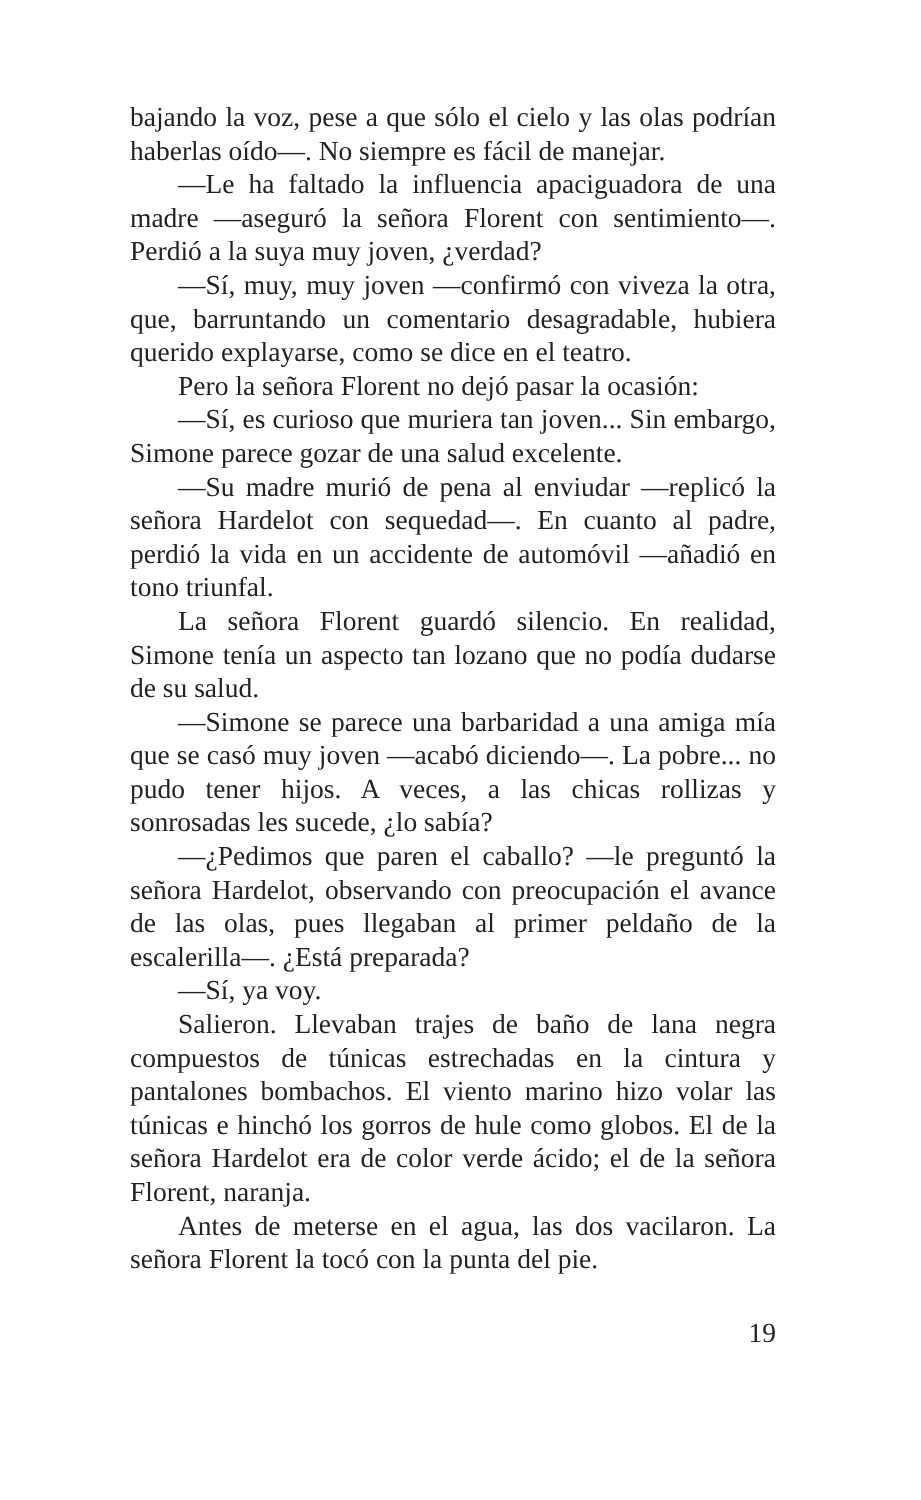bajando la voz, pese a que sólo el cielo y las olas podrían haberlas oído—. No siempre es fácil de manejar.
—Le ha faltado la influencia apaciguadora de una madre —aseguró la señora Florent con sentimiento—. Perdió a la suya muy joven, ¿verdad?
—Sí, muy, muy joven —confirmó con viveza la otra, que, barruntando un comentario desagradable, hubiera querido explayarse, como se dice en el teatro.
Pero la señora Florent no dejó pasar la ocasión:
—Sí, es curioso que muriera tan joven... Sin embargo, Simone parece gozar de una salud excelente.
—Su madre murió de pena al enviudar —replicó la señora Hardelot con sequedad—. En cuanto al padre, perdió la vida en un accidente de automóvil —añadió en tono triunfal.
La señora Florent guardó silencio. En realidad, Simone tenía un aspecto tan lozano que no podía dudarse de su salud.
—Simone se parece una barbaridad a una amiga mía que se casó muy joven —acabó diciendo—. La pobre... no pudo tener hijos. A veces, a las chicas rollizas y sonrosadas les sucede, ¿lo sabía?
—¿Pedimos que paren el caballo? —le preguntó la señora Hardelot, observando con preocupación el avance de las olas, pues llegaban al primer peldaño de la escalerilla—. ¿Está preparada?
—Sí, ya voy.
Salieron. Llevaban trajes de baño de lana negra compuestos de túnicas estrechadas en la cintura y pantalones bombachos. El viento marino hizo volar las túnicas e hinchó los gorros de hule como globos. El de la señora Hardelot era de color verde ácido; el de la señora Florent, naranja.
Antes de meterse en el agua, las dos vacilaron. La señora Florent la tocó con la punta del pie.
19